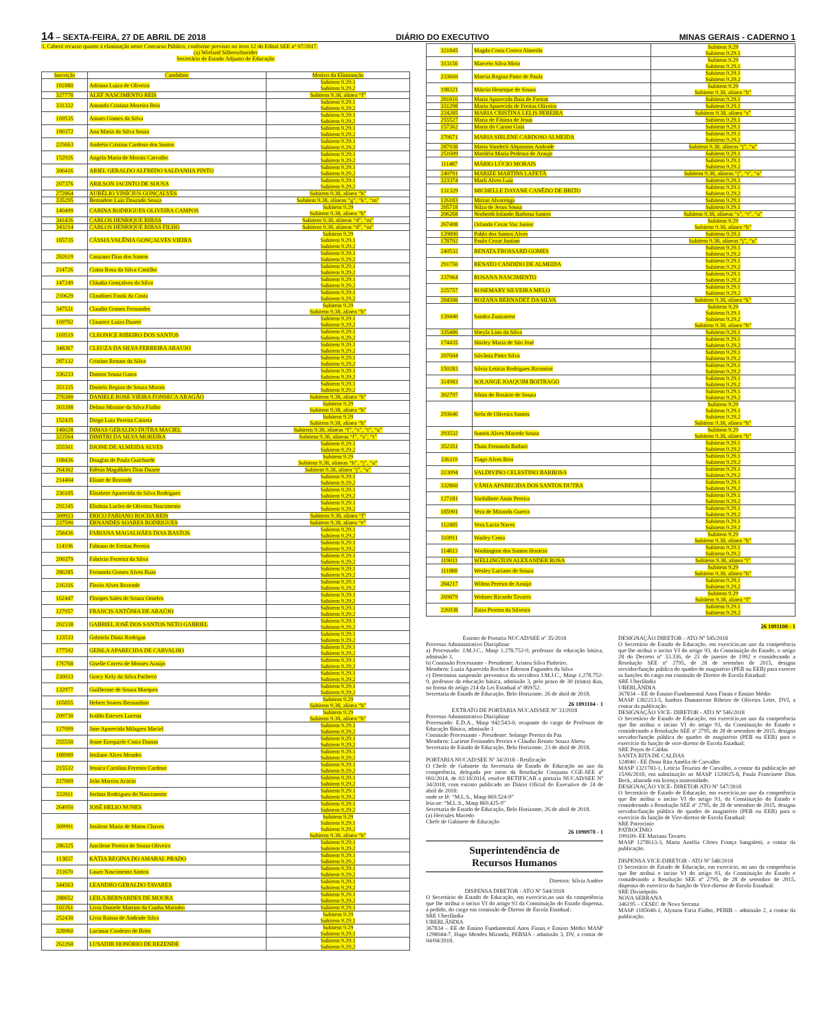14 – SEXTA-FEIRA, 27 DE ABRIL DE 2018
DIÁRIO DO EXECUTIVO
MINAS GERAIS - CADERNO 1
3. Caberá recurso quanto à eliminação neste Concurso Público, conforme previsto no item 12 do Edital SEE nº 07/2017.
(a) Wieland Silberschneider
Secretário de Estado Adjunto de Educação
| Inscrição | Candidato | Motivo da Eliminação |
| --- | --- | --- |
| 181880 | Adriana Luiza de Oliveira | Subitem 9.29.1 Subitem 9.29.2 |
| 327778 | ALEF NASCIMENTO REIS | Subitem 9.38, alínea “f” |
| 331332 | Amanda Cristina Moreira Reis | Subitem 9.29.1 Subitem 9.29.2 |
| 169535 | Amaro Gomes da Silva | Subitem 9.29.1 Subitem 9.29.2 |
| 180372 | Ana Maria da Silva Sousa | Subitem 9.29.1 Subitem 9.29.2 |
| 225663 | Andréia Cristina Cardoso dos Santos | Subitem 9.29.1 Subitem 9.29.2 |
| 152926 | Angela Maria de Morais Carvalho | Subitem 9.29.1 Subitem 9.29.2 |
| 306416 | ARIEL GERALDO ALFREDO SALDANHA PINTO | Subitem 9.29.1 Subitem 9.29.2 |
| 207376 | ARILSON JACINTO DE SOUSA | Subitem 9.29.1 Subitem 9.29.2 |
| 272864 | AURÉLIO VINÍCIUS GONÇALVES | Subitem 9.38, alínea “h” |
| 335295 | Bernadete Luiz Dourado Souza | Subitem 9.38, alíneas “g”, “k”, “m” |
| 140499 | CARINA RODRIGUES OLIVEIRA CAMPOS | Subitem 9.29 Subitem 9.38, alínea “h” |
| 341426 | CARLOS HENRIQUE RIBAS | Subitem 9.38, alíneas “d”, “m” |
| 343214 | CARLOS HENRIQUE RIBAS FILHO | Subitem 9.38, alíneas “d”, “m” |
| 185735 | CÁSSIA VALÊNIA GONÇALVES VIEIRA | Subitem 9.29 Subitem 9.29.1 Subitem 9.29.2 |
| 282619 | Cassiano Dias dos Santos | Subitem 9.29.1 Subitem 9.29.2 |
| 214726 | Cintia Rosa da Silva Castilho | Subitem 9.29.1 Subitem 9.29.2 |
| 147249 | Cláudia Gonçalves da Silva | Subitem 9.29.1 Subitem 9.29.2 |
| 210629 | Claudinei Frank da Costa | Subitem 9.29.1 Subitem 9.29.2 |
| 347531 | Claudio Gomes Fernandes | Subitem 9.29 Subitem 9.38, alínea “h” |
| 169702 | Claunice Luiza Duarte | Subitem 9.29.1 Subitem 9.29.2 |
| 169519 | CLEONICE RIBEIRO DOS SANTOS | Subitem 9.29.1 Subitem 9.29.2 |
| 348367 | CLEUZA DA SILVA FERREIRA ARAUJO | Subitem 9.29.1 Subitem 9.29.2 |
| 287132 | Cristino Renato da Silva | Subitem 9.29.1 Subitem 9.29.2 |
| 336233 | Damon Sousa Gama | Subitem 9.29.1 Subitem 9.29.2 |
| 351335 | Daniela Regina de Souza Morais | Subitem 9.29.1 Subitem 9.29.2 |
| 276300 | DANIELE ROSE VIEIRA FONSECA ARAGÃO | Subitem 9.38, alínea “h” |
| 303398 | Delma Miraine da Silva Fialho | Subitem 9.29 Subitem 9.38, alínea “h” |
| 152435 | Diego Luiz Pereira Caixeta | Subitem 9.29 Subitem 9.38, alínea “h” |
| 148028 | DIMAS GERALDO DUTRA MACIEL | Subitem 9.38, alíneas “f”, “s”, “t”, “u” |
| 322564 | DIMITRI DA SILVA MOREIRA | Subitem 9.38, alíneas “f”, “s”, “t” |
| 355501 | DJONE DE ALMEIDA ALVES | Subitem 9.29.1 Subitem 9.29.2 |
| 168436 | Douglas de Paula Guicharde | Subitem 9.29 Subitem 9.38, alíneas “h”, “j”, “u” |
| 264302 | Edésia Magalhães Dias Duarte | Subitem 9.38, alínea “j”, “u” |
| 214404 | Eliane de Rezende | Subitem 9.29.1 Subitem 9.29.2 |
| 236105 | Elisabete Aparecida da Silva Rodrigues | Subitem 9.29.1 Subitem 9.29.2 |
| 292245 | Elisânia Lucles de Oliveira Nascimento | Subitem 9.29.1 Subitem 9.29.2 |
| 309923 | ERICO FABIANO ROCHA REIS | Subitem 9.38, alínea “f” |
| 237590 | ERNANDES SOARES RODRIGUES | Subitem 9.38, alínea “e” |
| 258436 | FABIANA MAGALHÃES DIAS BASTOS | Subitem 9.29.1 Subitem 9.29.2 |
| 114196 | Fabiano de Freitas Pereira | Subitem 9.29.1 Subitem 9.29.2 |
| 200379 | Fabrício Ferreira da Silva | Subitem 9.29.1 Subitem 9.29.2 |
| 286285 | Fernanda Gomes Alves Ruas | Subitem 9.29.1 Subitem 9.29.2 |
| 216316 | Flavio Alves Rezende | Subitem 9.29.1 Subitem 9.29.2 |
| 162447 | Floripes Sales de Souza Orneles | Subitem 9.29.1 Subitem 9.29.2 |
| 127957 | FRANCIS ANTÔNIA DE ARAÚJO | Subitem 9.29.1 Subitem 9.29.2 |
| 202338 | GABRIEL JOSÉ DOS SANTOS NETO GABRIEL | Subitem 9.29.1 Subitem 9.29.2 |
| 123533 | Gabriela Diniz Rodrigus | Subitem 9.29.1 Subitem 9.29.2 |
| 177592 | GEISLA APARECIDA DE CARVALHO | Subitem 9.29.1 Subitem 9.29.2 |
| 176768 | Giselle Correa de Moraes Araújo | Subitem 9.29.1 Subitem 9.29.2 |
| 230033 | Gracy Kely da Silva Pacheco | Subitem 9.29.1 Subitem 9.29.2 |
| 132977 | Guilherme de Souza Marques | Subitem 9.29.1 Subitem 9.29.2 |
| 165855 | Hebert Soares Bernardino | Subitem 9.29 Subitem 9.38, alínea “h” |
| 209730 | Ivaldo Esteves Lucena | Subitem 9.29 Subitem 9.38, alínea “h” |
| 127099 | Jane Aparecida Milagres Maciel | Subitem 9.29.1 Subitem 9.29.2 |
| 255550 | Jeane Ezequiele Costa Damas | Subitem 9.29.1 Subitem 9.29.2 |
| 188909 | Jesilane Alves Mendes | Subitem 9.29.1 Subitem 9.29.2 |
| 215532 | Jessica Carolina Ferreira Cardoso | Subitem 9.29.1 Subitem 9.29.2 |
| 217009 | João Marcos Acácio | Subitem 9.29.1 Subitem 9.29.2 |
| 332011 | Joelma Rodrigues do Nascimento | Subitem 9.29.1 Subitem 9.29.2 |
| 264950 | JOSÉ HELIO NUNES | Subitem 9.29.1 Subitem 9.29.2 |
| 309991 | Josilene Maria de Matos Chaves | Subitem 9.29 Subitem 9.29.1 Subitem 9.29.2 Subitem 9.38, alínea “h” |
| 286325 | Juscilene Pereira de Sousa Oliveira | Subitem 9.29.1 Subitem 9.29.2 |
| 113837 | KÁTIA REGINA DO AMARAL PRADO | Subitem 9.29.1 Subitem 9.29.2 |
| 211670 | Lauro Nascimento Santos | Subitem 9.29.1 Subitem 9.29.2 |
| 344563 | LEANDRO GERALDO TAVARES | Subitem 9.29.1 Subitem 9.29.2 |
| 288652 | LEILA BERNARDES DE MOURA | Subitem 9.29.1 Subitem 9.29.2 |
| 102261 | Lívia Daniele Martins da Cunha Marinho | Subitem 9.29.1 |
| 252430 | Lívia Raíssa de Andrade Silva | Subitem 9.29 Subitem 9.29.1 |
| 328960 | Lucimar Cordeiro de Brito | Subitem 9.29 Subitem 9.29.1 |
| 262260 | LUSADIR HONÓRIO DE REZENDE | Subitem 9.29.1 Subitem 9.29.2 |
| 321845 | Magda Costa Correa Almeida | Subitem 9.29 Subitem 9.29.1 |
| 313156 | Marcelo Silva Mota | Subitem 9.29 Subitem 9.29.1 |
| 233660 | Marcia Regina Pinto de Paula | Subitem 9.29.1 Subitem 9.29.2 |
| 198321 | Márcio Henrique de Souza | Subitem 9.29 Subitem 9.38, alínea “h” |
| 281816 | Maria Aparecida Baia de Freitas | Subitem 9.29.1 |
| 331298 | Maria Aparecida de Freitas Oliveira | Subitem 9.29.1 |
| 224285 | MARIA CRISTINA LELIS PEREIRA | Subitem 9.38, alínea “s” |
| 255527 | Maria de Fátima de Jesus | Subitem 9.29.1 |
| 157362 | Maria do Carmo Gaia | Subitem 9.29.1 |
| 270671 | MARIA SIRLENE CARDOSO ALMEIDA | Subitem 9.29.1 Subitem 9.29.2 |
| 287938 | Maria Vanderli Alquimim Andrade | Subitem 9.38, alíneas “j”, “u” |
| 251609 | Mariléia Maria Pedroza de Araujo | Subitem 9.29.1 |
| 111487 | MÁRIO LÚCIO MORAIS | Subitem 9.29.1 Subitem 9.29.2 |
| 240791 | MARIZE MARTINS LAFETÁ | Subitem 9.38, alíneas “j”, “t”, “u” |
| 323374 | Marli Alves Luiz | Subitem 9.29.1 |
| 131329 | MICHELLE DAYANE CANÊDO DE BRITO | Subitem 9.29.1 Subitem 9.29.2 |
| 126183 | Mirian Alvarenga | Subitem 9.29.1 |
| 205718 | Nilza de Jesus Sousa | Subitem 9.29.1 |
| 206268 | Norberth Iolando Barbosa Santos | Subitem 9.38, alíneas “s”, “t”, “u” |
| 267408 | Orlando Cezar Vaz Junior | Subitem 9.29 Subitem 9.38, alínea “h” |
| 129890 | Pablo dos Santos Alves | Subitem 9.29.1 |
| 178702 | Paulo Cezar Justino | Subitem 9.38, alíneas “j”, “u” |
| 240532 | RENATA FROSSARD GOMES | Subitem 9.29.1 Subitem 9.29.2 |
| 291750 | RENATO CANDIDO DE ALMEIDA | Subitem 9.29.1 Subitem 9.29.2 |
| 237964 | ROSANA NASCIMENTO | Subitem 9.29.1 Subitem 9.29.2 |
| 225757 | ROSEMARY SILVEIRA MELO | Subitem 9.29.1 Subitem 9.29.2 |
| 284508 | ROZANA BERNADET DA SILVA | Subitem 9.38, alínea “k” |
| 139440 | Sandra Zunzarren | Subitem 9.29 Subitem 9.29.1 Subitem 9.29.2 Subitem 9.38, alínea “h” |
| 335486 | Sheyla Lino da Silva | Subitem 9.29.1 |
| 174435 | Shirley Maria de São José | Subitem 9.29.1 Subitem 9.29.2 |
| 207604 | Silvânia Pinto Silva | Subitem 9.29.1 Subitem 9.29.2 |
| 150283 | Silvia Letícia Rodrigues Ricomini | Subitem 9.29.1 Subitem 9.29.2 |
| 314983 | SOLANGE JOAQUIM BOITRAGO | Subitem 9.29.1 Subitem 9.29.2 |
| 302797 | Sônia do Rosário de Souza | Subitem 9.29.1 Subitem 9.29.2 |
| 293646 | Stela de Oliveira Santos | Subitem 9.29 Subitem 9.29.1 Subitem 9.29.2 Subitem 9.38, alínea “h” |
| 293532 | Suneis Alves Macedo Sousa | Subitem 9.29 Subitem 9.38, alínea “h” |
| 352351 | Thais Fernanda Badaró | Subitem 9.29.1 Subitem 9.29.2 |
| 336119 | Tiago Alves Reis | Subitem 9.29.1 Subitem 9.29.2 |
| 313094 | VALDIVINO CELESTINO BARBOSA | Subitem 9.29.1 Subitem 9.29.2 |
| 332860 | VÂNIA APARECIDA DOS SANTOS DUTRA | Subitem 9.29.1 Subitem 9.29.2 |
| 127181 | Vardalhete Assis Pereira | Subitem 9.29.1 Subitem 9.29.2 |
| 185901 | Vera de Miranda Guerra | Subitem 9.29.1 Subitem 9.29.2 |
| 112485 | Vera Lucia Naves | Subitem 9.29.1 Subitem 9.29.2 |
| 310911 | Warley Costa | Subitem 9.29 Subitem 9.38, alínea “h” |
| 114813 | Washington dos Santos Horácio | Subitem 9.29.1 Subitem 9.29.2 |
| 119011 | WELLINGTON ALEXANDER ROSA | Subitem 9.38, alínea “l” |
| 111888 | Wesley Luciano de Souza | Subitem 9.29 Subitem 9.38, alínea “h” |
| 284217 | Wilton Pereira de Araújo | Subitem 9.29.1 Subitem 9.29.2 |
| 269879 | Wolmer Ricardo Tavares | Subitem 9.29 Subitem 9.38, alínea “f” |
| 226938 | Zaira Pereira da Silveira | Subitem 9.29.1 Subitem 9.29.2 |
26 1091100 - 1
Extrato de Portaria NUCAD/SEE nº 35/2018
Processo Administrativo Disciplinar
a) Processado: J.M.J.C., Masp 1.278.752-9, professor da educação básica, admissão 3.
b) Comissão Processante - Presidente: Aristeu Silva Pinheiro.
Membros: Luzia Aparecida Rocha e Éderson Fagundes da Silva
c) Determina suspensão preventiva da servidora J.M.J.C., Masp 1.278.752-9, professor da educação básica, admissão 3, pelo prazo de 30 (trinta) dias, na forma do artigo 214 da Lei Estadual nº 869/52.
Secretaria de Estado de Educação, Belo Horizonte, 26 de abril de 2018.
26 1091104 - 1
EXTRATO DE PORTARIA NUCAD/SEE Nº 33/2018
Processo Administrativo Disciplinar
Processado: E.D.A., Masp 942.543-0, ocupante do cargo de Professor de Educação Básica, admissão 1
Comissão Processante - Presidente: Solange Pereira da Paz
Membros: Luciene Fernandes Pereira e Cláudio Renato Souza Abreu
Secretaria de Estado de Educação, Belo Horizonte, 23 de abril de 2018.
PORTARIA NUCAD/SEE Nº 34/2018 - Retificação
O Chefe de Gabinete da Secretaria de Estado de Educação no uso da competência, delegada por meio da Resolução Conjunta CGE-SEE nº 001/2014, de 02/10/2014, resolve RETIFICAR a portaria NUCAD/SEE Nº 34/2018, com extrato publicado no Diário Oficial do Executivo de 24 de abril de 2018:
onde se lê: “M.L.S., Masp 869.524-9”
leia-se: “M.L.S., Masp 869.425-9”
Secretaria de Estado de Educação, Belo Horizonte, 26 de abril de 2018.
(a) Hercules Macedo
Chefe de Gabinete de Educação
26 1090978 - 1
Superintendência de
Recursos Humanos
Diretora: Sílvia Andère
DISPENSA DIRETOR - ATO Nº 544/2018
O Secretário de Estado de Educação, em exercício,no uso da competência que lhe atribui o inciso VI do artigo 93 da Constituição do Estado dispensa, a pedido, do cargo em comissão de Diretor de Escola Estadual:
SRE Uberlândia
UBERLÂNDIA
367834 – EE de Ensino Fundamental Anos Finais e Ensino Médio MASP 1298044-7, Hugo Mendes Miranda, PEBSIA - admissão 3, DV, a contar de 04/04/2018.
DESIGNAÇÃO DIRETOR - ATO Nº 545/2018
O Secretário de Estado de Educação, em exercício,no uso da competência que lhe atribui o inciso VI do artigo 93, da Constituição do Estado, o artigo 28 do Decreto nº 33.336, de 23 de janeiro de 1992 e considerando a Resolução SEE nº 2795, de 28 de setembro de 2015, designa servidor/função pública do quadro de magistério (PEB ou EEB) para exercer as funções do cargo em comissão de Diretor de Escola Estadual:
SRE Uberlândia
UBERLÂNDIA
367834 – EE de Ensino Fundamental Anos Finais e Ensino Médio
MASP 1382213-5, Isadora Damasceno Ribeiro de Oliveira Leite, DVI, a contar da publicação.
DESIGNAÇÃO VICE- DIRETOR - ATO Nº 546/2018
O Secretário de Estado de Educação, em exercício,no uso da competência que lhe atribui o inciso VI do artigo 93, da Constituição do Estado e considerando a Resolução SEE nº 2795, de 28 de setembro de 2015, designa servidor/função pública do quadro de magistério (PEB ou EEB) para o exercício da função de vice-diretor de Escola Estadual:
SRE Poços de Caldas
SANTA RITA DE CALDAS
124940 - EE Dona Rita Amélia de Carvalho
MASP 1321783-1, Letícia Teixeira de Carvalho, a contar da publicação até 15/06/2018, em substituição ao MASP 1320025-8, Paula Francinete Dias Beck, afastada em licença maternidade.
DESIGNAÇÃO VICE- DIRETOR ATO Nº 547/2018
O Secretário de Estado de Educação, em exercício,no uso da competência que lhe atribui o inciso VI do artigo 93, da Constituição do Estado e considerando a Resolução SEE nº 2795, de 28 de setembro de 2015, designa servidor/função pública do quadro de magistério (PEB ou EEB) para o exercício da função de Vice-diretor de Escola Estadual:
SRE Patrocínio
PATROCÍNIO
199109- EE Mariana Tavares
MASP 1278613-3, Maria Amélia Côrtes França Sangaletti, a contar da publicação.
DISPENSA VICE-DIRETOR - ATO Nº 548/2018
O Secretário de Estado de Educação, em exercício, no uso da competência que lhe atribui o inciso VI do artigo 93, da Constituição do Estado e considerando a Resolução SEE nº 2795, de 28 de setembro de 2015, dispensa do exercício da função de Vice-diretor de Escola Estadual:
SRE Divinópolis
NOVA SERRANA
346195 – CESEC de Nova Serrana
MASP 1185040-1, Alysson Faria Fialho, PEBIB – admissão 2, a contar da publicação.